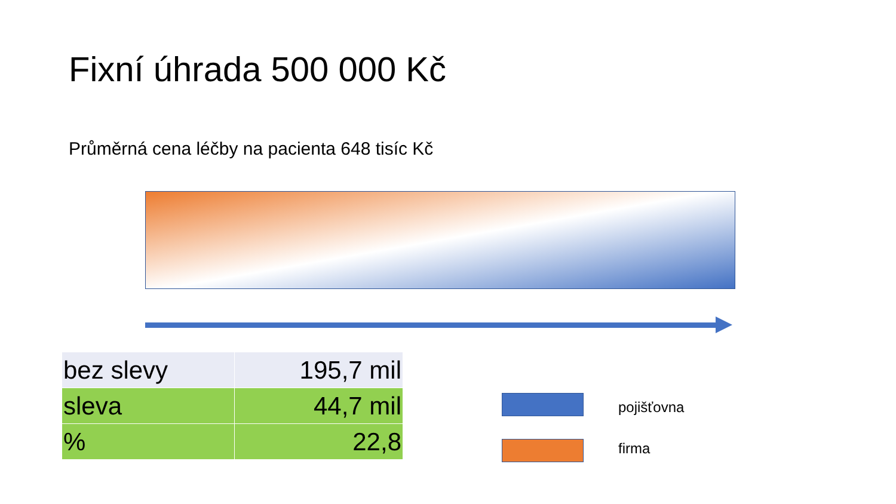Fixní úhrada 500 000 Kč
Průměrná cena léčby na pacienta 648 tisíc Kč
| bez slevy | 195,7 mil |
| sleva | 44,7 mil |
| % | 22,8 |
pojišťovna
firma